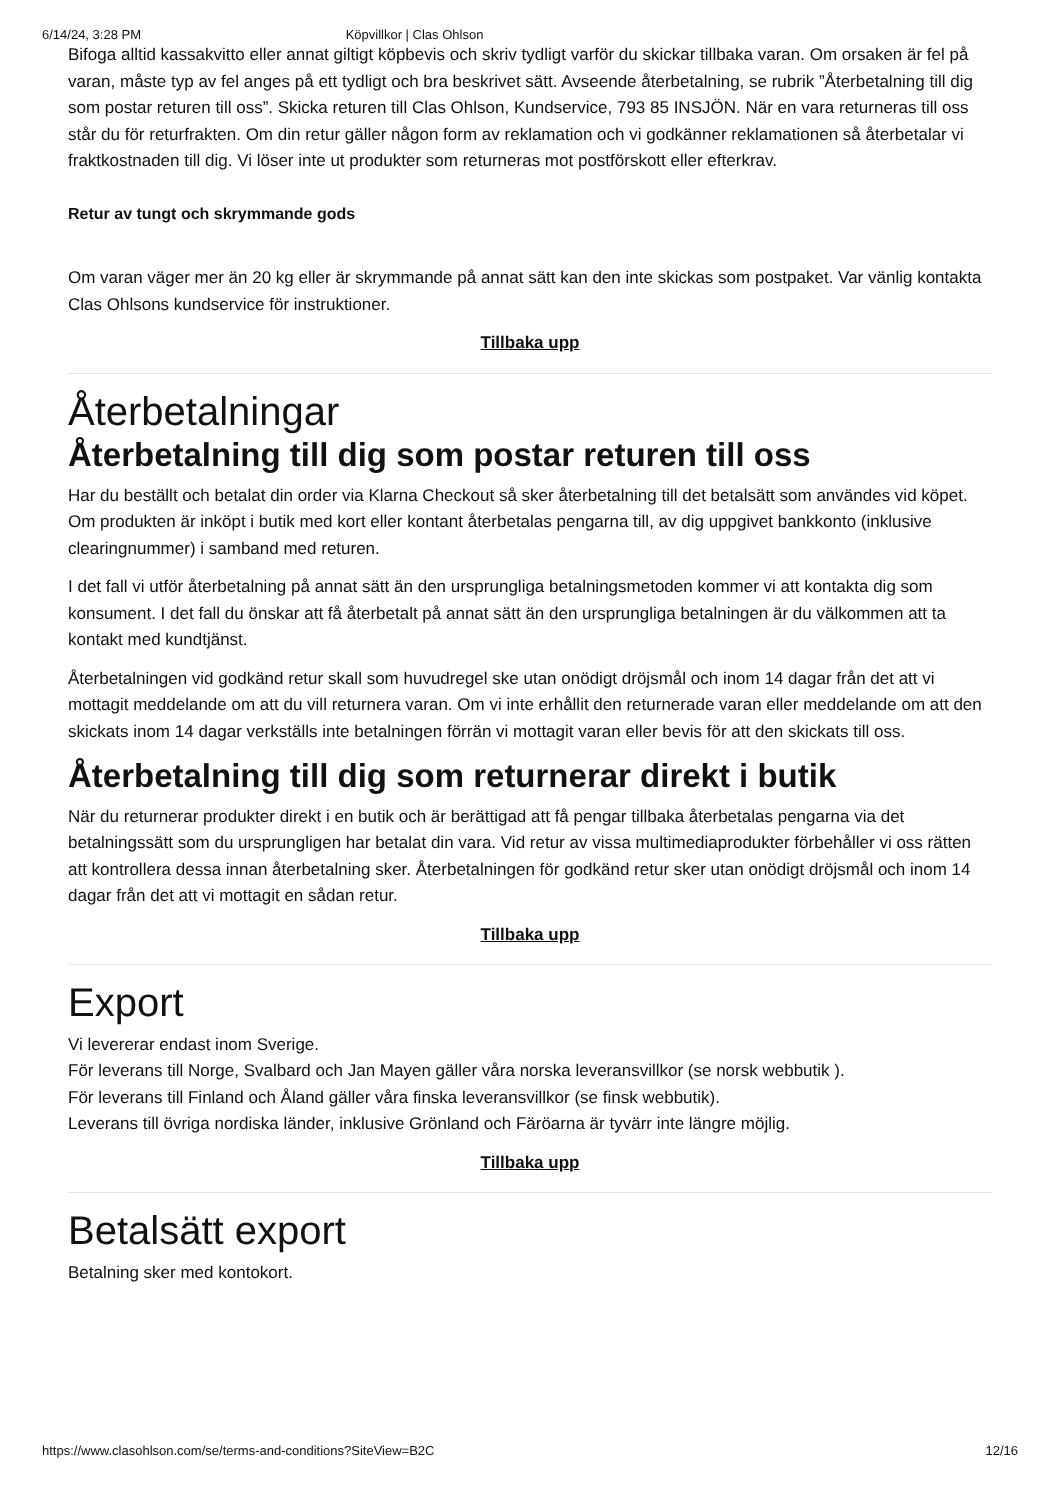6/14/24, 3:28 PM Köpvillkor | Clas Ohlson
Bifoga alltid kassakvitto eller annat giltigt köpbevis och skriv tydligt varför du skickar tillbaka varan. Om orsaken är fel på varan, måste typ av fel anges på ett tydligt och bra beskrivet sätt. Avseende återbetalning, se rubrik ”Återbetalning till dig som postar returen till oss”. Skicka returen till Clas Ohlson, Kundservice, 793 85 INSJÖN. När en vara returneras till oss står du för returfrakten. Om din retur gäller någon form av reklamation och vi godkänner reklamationen så återbetalar vi fraktkostnaden till dig. Vi löser inte ut produkter som returneras mot postförskott eller efterkrav.
Retur av tungt och skrymmande gods
Om varan väger mer än 20 kg eller är skrymmande på annat sätt kan den inte skickas som postpaket. Var vänlig kontakta Clas Ohlsons kundservice för instruktioner.
Tillbaka upp
Återbetalningar
Återbetalning till dig som postar returen till oss
Har du beställt och betalat din order via Klarna Checkout så sker återbetalning till det betalsätt som användes vid köpet. Om produkten är inköpt i butik med kort eller kontant återbetalas pengarna till, av dig uppgivet bankkonto (inklusive clearingnummer) i samband med returen.
I det fall vi utför återbetalning på annat sätt än den ursprungliga betalningsmetoden kommer vi att kontakta dig som konsument. I det fall du önskar att få återbetalt på annat sätt än den ursprungliga betalningen är du välkommen att ta kontakt med kundtjänst.
Återbetalningen vid godkänd retur skall som huvudregel ske utan onödigt dröjsmål och inom 14 dagar från det att vi mottagit meddelande om att du vill returnera varan. Om vi inte erhållit den returnerade varan eller meddelande om att den skickats inom 14 dagar verkställs inte betalningen förrän vi mottagit varan eller bevis för att den skickats till oss.
Återbetalning till dig som returnerar direkt i butik
När du returnerar produkter direkt i en butik och är berättigad att få pengar tillbaka återbetalas pengarna via det betalningssätt som du ursprungligen har betalat din vara. Vid retur av vissa multimediaprodukter förbehåller vi oss rätten att kontrollera dessa innan återbetalning sker. Återbetalningen för godkänd retur sker utan onödigt dröjsmål och inom 14 dagar från det att vi mottagit en sådan retur.
Tillbaka upp
Export
Vi levererar endast inom Sverige.
För leverans till Norge, Svalbard och Jan Mayen gäller våra norska leveransvillkor (se norsk webbutik ).
För leverans till Finland och Åland gäller våra finska leveransvillkor (se finsk webbutik).
Leverans till övriga nordiska länder, inklusive Grönland och Färöarna är tyvärr inte längre möjlig.
Tillbaka upp
Betalsätt export
Betalning sker med kontokort.
https://www.clasohlson.com/se/terms-and-conditions?SiteView=B2C 12/16